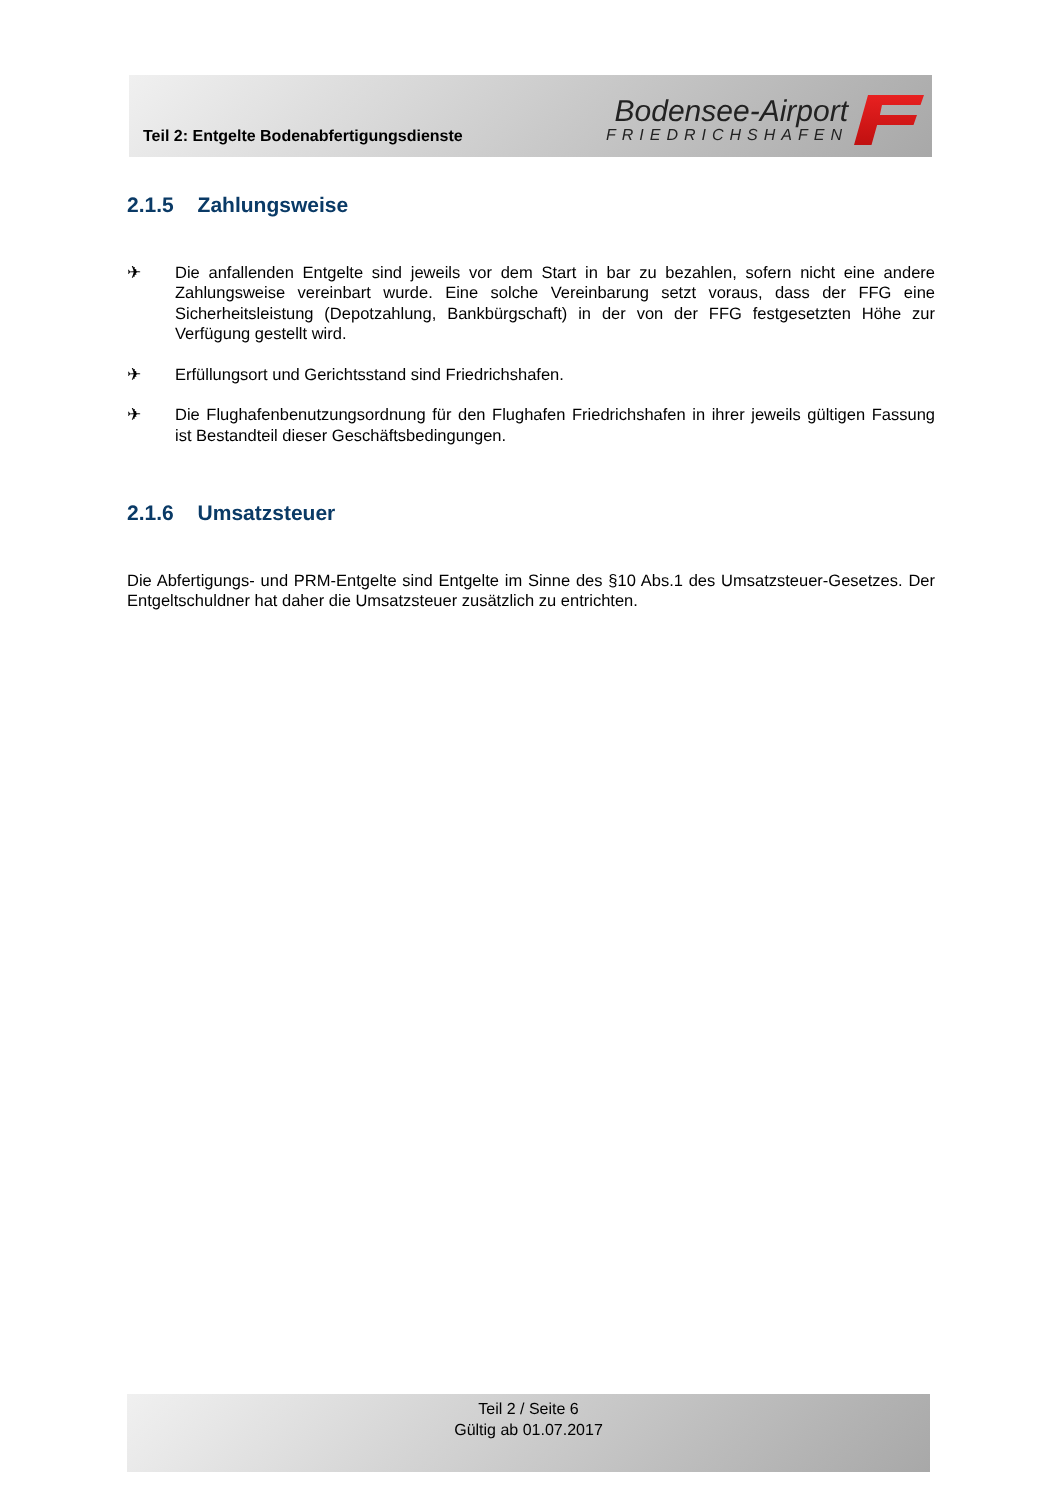Teil 2: Entgelte Bodenabfertigungsdienste
Bodensee-Airport
FRIEDRICHSHAFEN
2.1.5 Zahlungsweise
✈ Die anfallenden Entgelte sind jeweils vor dem Start in bar zu bezahlen, sofern nicht eine andere Zahlungsweise vereinbart wurde. Eine solche Vereinbarung setzt voraus, dass der FFG eine Sicherheitsleistung (Depotzahlung, Bankbürgschaft) in der von der FFG festgesetzten Höhe zur Verfügung gestellt wird.
✈ Erfüllungsort und Gerichtsstand sind Friedrichshafen.
✈ Die Flughafenbenutzungsordnung für den Flughafen Friedrichshafen in ihrer jeweils gültigen Fassung ist Bestandteil dieser Geschäftsbedingungen.
2.1.6 Umsatzsteuer
Die Abfertigungs- und PRM-Entgelte sind Entgelte im Sinne des §10 Abs.1 des Umsatzsteuer-Gesetzes. Der Entgeltschuldner hat daher die Umsatzsteuer zusätzlich zu entrichten.
Teil 2 / Seite 6
Gültig ab 01.07.2017